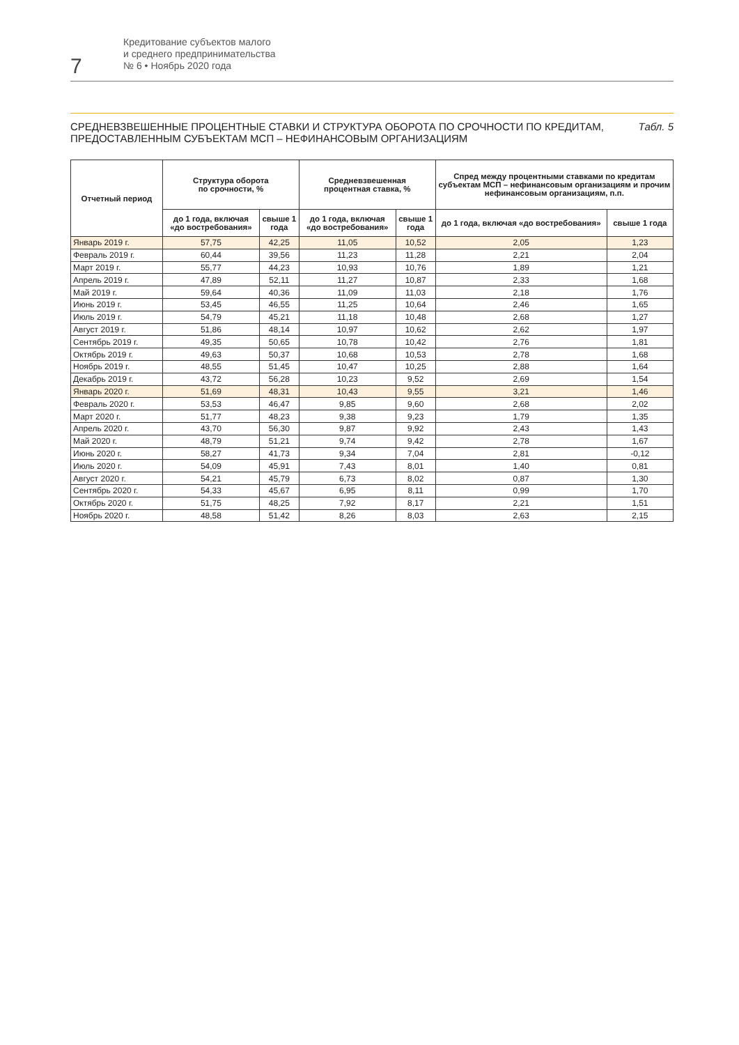7
Кредитование субъектов малого
и среднего предпринимательства
№ 6 • Ноябрь 2020 года
СРЕДНЕВЗВЕШЕННЫЕ ПРОЦЕНТНЫЕ СТАВКИ И СТРУКТУРА ОБОРОТА ПО СРОЧНОСТИ ПО КРЕДИТАМ,
ПРЕДОСТАВЛЕННЫМ СУБЪЕКТАМ МСП – НЕФИНАНСОВЫМ ОРГАНИЗАЦИЯМ
Табл. 5
| Отчетный период | Структура оборота по срочности, % | | Средневзвешенная процентная ставка, % | | Спред между процентными ставками по кредитам субъектам МСП – нефинансовым организациям и прочим нефинансовым организациям, п.п. | |
| --- | --- | --- | --- | --- | --- | --- |
| | до 1 года, включая «до востребования» | свыше 1 года | до 1 года, включая «до востребования» | свыше 1 года | до 1 года, включая «до востребования» | свыше 1 года |
| Январь 2019 г. | 57,75 | 42,25 | 11,05 | 10,52 | 2,05 | 1,23 |
| Февраль 2019 г. | 60,44 | 39,56 | 11,23 | 11,28 | 2,21 | 2,04 |
| Март 2019 г. | 55,77 | 44,23 | 10,93 | 10,76 | 1,89 | 1,21 |
| Апрель 2019 г. | 47,89 | 52,11 | 11,27 | 10,87 | 2,33 | 1,68 |
| Май 2019 г. | 59,64 | 40,36 | 11,09 | 11,03 | 2,18 | 1,76 |
| Июнь 2019 г. | 53,45 | 46,55 | 11,25 | 10,64 | 2,46 | 1,65 |
| Июль 2019 г. | 54,79 | 45,21 | 11,18 | 10,48 | 2,68 | 1,27 |
| Август 2019 г. | 51,86 | 48,14 | 10,97 | 10,62 | 2,62 | 1,97 |
| Сентябрь 2019 г. | 49,35 | 50,65 | 10,78 | 10,42 | 2,76 | 1,81 |
| Октябрь 2019 г. | 49,63 | 50,37 | 10,68 | 10,53 | 2,78 | 1,68 |
| Ноябрь 2019 г. | 48,55 | 51,45 | 10,47 | 10,25 | 2,88 | 1,64 |
| Декабрь 2019 г. | 43,72 | 56,28 | 10,23 | 9,52 | 2,69 | 1,54 |
| Январь 2020 г. | 51,69 | 48,31 | 10,43 | 9,55 | 3,21 | 1,46 |
| Февраль 2020 г. | 53,53 | 46,47 | 9,85 | 9,60 | 2,68 | 2,02 |
| Март 2020 г. | 51,77 | 48,23 | 9,38 | 9,23 | 1,79 | 1,35 |
| Апрель 2020 г. | 43,70 | 56,30 | 9,87 | 9,92 | 2,43 | 1,43 |
| Май 2020 г. | 48,79 | 51,21 | 9,74 | 9,42 | 2,78 | 1,67 |
| Июнь 2020 г. | 58,27 | 41,73 | 9,34 | 7,04 | 2,81 | -0,12 |
| Июль 2020 г. | 54,09 | 45,91 | 7,43 | 8,01 | 1,40 | 0,81 |
| Август 2020 г. | 54,21 | 45,79 | 6,73 | 8,02 | 0,87 | 1,30 |
| Сентябрь 2020 г. | 54,33 | 45,67 | 6,95 | 8,11 | 0,99 | 1,70 |
| Октябрь 2020 г. | 51,75 | 48,25 | 7,92 | 8,17 | 2,21 | 1,51 |
| Ноябрь 2020 г. | 48,58 | 51,42 | 8,26 | 8,03 | 2,63 | 2,15 |